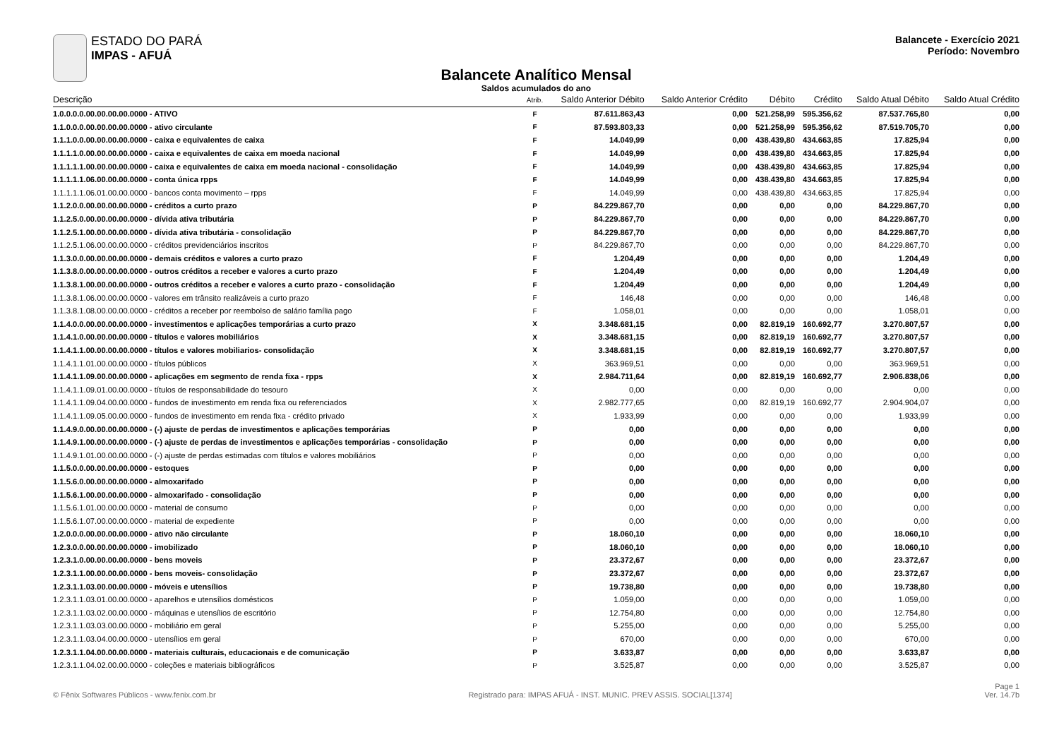ESTADO DO PARÁ
IMPAS - AFUÁ
Balancete - Exercício 2021
Período: Novembro
Balancete Analítico Mensal
Saldos acumulados do ano
| Descrição | Atrib. | Saldo Anterior Débito | Saldo Anterior Crédito | Débito | Crédito | Saldo Atual Débito | Saldo Atual Crédito |
| --- | --- | --- | --- | --- | --- | --- | --- |
| 1.0.0.0.0.00.00.00.00.0000 - ATIVO | F | 87.611.863,43 | 0,00 | 521.258,99 | 595.356,62 | 87.537.765,80 | 0,00 |
| 1.1.0.0.0.00.00.00.00.0000 - ativo circulante | F | 87.593.803,33 | 0,00 | 521.258,99 | 595.356,62 | 87.519.705,70 | 0,00 |
| 1.1.1.0.0.00.00.00.00.0000 - caixa e equivalentes de caixa | F | 14.049,99 | 0,00 | 438.439,80 | 434.663,85 | 17.825,94 | 0,00 |
| 1.1.1.1.0.00.00.00.00.0000 - caixa e equivalentes de caixa em moeda nacional | F | 14.049,99 | 0,00 | 438.439,80 | 434.663,85 | 17.825,94 | 0,00 |
| 1.1.1.1.1.00.00.00.00.0000 - caixa e equivalentes de caixa em moeda nacional - consolidação | F | 14.049,99 | 0,00 | 438.439,80 | 434.663,85 | 17.825,94 | 0,00 |
| 1.1.1.1.1.06.00.00.00.0000 - conta única rpps | F | 14.049,99 | 0,00 | 438.439,80 | 434.663,85 | 17.825,94 | 0,00 |
| 1.1.1.1.1.06.01.00.00.0000 - bancos conta movimento – rpps | F | 14.049,99 | 0,00 | 438.439,80 | 434.663,85 | 17.825,94 | 0,00 |
| 1.1.2.0.0.00.00.00.00.0000 - créditos a curto prazo | P | 84.229.867,70 | 0,00 | 0,00 | 0,00 | 84.229.867,70 | 0,00 |
| 1.1.2.5.0.00.00.00.00.0000 - dívida ativa tributária | P | 84.229.867,70 | 0,00 | 0,00 | 0,00 | 84.229.867,70 | 0,00 |
| 1.1.2.5.1.00.00.00.00.0000 - dívida ativa tributária - consolidação | P | 84.229.867,70 | 0,00 | 0,00 | 0,00 | 84.229.867,70 | 0,00 |
| 1.1.2.5.1.06.00.00.00.0000 - créditos previdenciários inscritos | P | 84.229.867,70 | 0,00 | 0,00 | 0,00 | 84.229.867,70 | 0,00 |
| 1.1.3.0.0.00.00.00.00.0000 - demais créditos e valores a curto prazo | F | 1.204,49 | 0,00 | 0,00 | 0,00 | 1.204,49 | 0,00 |
| 1.1.3.8.0.00.00.00.00.0000 - outros créditos a receber e valores a curto prazo | F | 1.204,49 | 0,00 | 0,00 | 0,00 | 1.204,49 | 0,00 |
| 1.1.3.8.1.00.00.00.00.0000 - outros créditos a receber e valores a curto prazo - consolidação | F | 1.204,49 | 0,00 | 0,00 | 0,00 | 1.204,49 | 0,00 |
| 1.1.3.8.1.06.00.00.00.0000 - valores em trânsito realizáveis a curto prazo | F | 146,48 | 0,00 | 0,00 | 0,00 | 146,48 | 0,00 |
| 1.1.3.8.1.08.00.00.00.0000 - créditos a receber por reembolso de salário família pago | F | 1.058,01 | 0,00 | 0,00 | 0,00 | 1.058,01 | 0,00 |
| 1.1.4.0.0.00.00.00.00.0000 - investimentos e aplicações temporárias a curto prazo | X | 3.348.681,15 | 0,00 | 82.819,19 | 160.692,77 | 3.270.807,57 | 0,00 |
| 1.1.4.1.0.00.00.00.00.0000 - títulos e valores mobiliários | X | 3.348.681,15 | 0,00 | 82.819,19 | 160.692,77 | 3.270.807,57 | 0,00 |
| 1.1.4.1.1.00.00.00.00.0000 - títulos e valores mobiliarios- consolidação | X | 3.348.681,15 | 0,00 | 82.819,19 | 160.692,77 | 3.270.807,57 | 0,00 |
| 1.1.4.1.1.01.00.00.00.0000 - títulos públicos | X | 363.969,51 | 0,00 | 0,00 | 0,00 | 363.969,51 | 0,00 |
| 1.1.4.1.1.09.00.00.00.0000 - aplicações em segmento de renda fixa - rpps | X | 2.984.711,64 | 0,00 | 82.819,19 | 160.692,77 | 2.906.838,06 | 0,00 |
| 1.1.4.1.1.09.01.00.00.0000 - títulos de responsabilidade do tesouro | X | 0,00 | 0,00 | 0,00 | 0,00 | 0,00 | 0,00 |
| 1.1.4.1.1.09.04.00.00.0000 - fundos de investimento em renda fixa ou referenciados | X | 2.982.777,65 | 0,00 | 82.819,19 | 160.692,77 | 2.904.904,07 | 0,00 |
| 1.1.4.1.1.09.05.00.00.0000 - fundos de investimento em renda fixa - crédito privado | X | 1.933,99 | 0,00 | 0,00 | 0,00 | 1.933,99 | 0,00 |
| 1.1.4.9.0.00.00.00.00.0000 - (-) ajuste de perdas de investimentos e aplicações temporárias | P | 0,00 | 0,00 | 0,00 | 0,00 | 0,00 | 0,00 |
| 1.1.4.9.1.00.00.00.00.0000 - (-) ajuste de perdas de investimentos e aplicações temporárias - consolidação | P | 0,00 | 0,00 | 0,00 | 0,00 | 0,00 | 0,00 |
| 1.1.4.9.1.01.00.00.00.0000 - (-) ajuste de perdas estimadas com títulos e valores mobiliários | P | 0,00 | 0,00 | 0,00 | 0,00 | 0,00 | 0,00 |
| 1.1.5.0.0.00.00.00.00.0000 - estoques | P | 0,00 | 0,00 | 0,00 | 0,00 | 0,00 | 0,00 |
| 1.1.5.6.0.00.00.00.00.0000 - almoxarifado | P | 0,00 | 0,00 | 0,00 | 0,00 | 0,00 | 0,00 |
| 1.1.5.6.1.00.00.00.00.0000 - almoxarifado - consolidação | P | 0,00 | 0,00 | 0,00 | 0,00 | 0,00 | 0,00 |
| 1.1.5.6.1.01.00.00.00.0000 - material de consumo | P | 0,00 | 0,00 | 0,00 | 0,00 | 0,00 | 0,00 |
| 1.1.5.6.1.07.00.00.00.0000 - material de expediente | P | 0,00 | 0,00 | 0,00 | 0,00 | 0,00 | 0,00 |
| 1.2.0.0.0.00.00.00.00.0000 - ativo não circulante | P | 18.060,10 | 0,00 | 0,00 | 0,00 | 18.060,10 | 0,00 |
| 1.2.3.0.0.00.00.00.00.0000 - imobilizado | P | 18.060,10 | 0,00 | 0,00 | 0,00 | 18.060,10 | 0,00 |
| 1.2.3.1.0.00.00.00.00.0000 - bens moveis | P | 23.372,67 | 0,00 | 0,00 | 0,00 | 23.372,67 | 0,00 |
| 1.2.3.1.1.00.00.00.00.0000 - bens moveis- consolidação | P | 23.372,67 | 0,00 | 0,00 | 0,00 | 23.372,67 | 0,00 |
| 1.2.3.1.1.03.00.00.00.0000 - móveis e utensílios | P | 19.738,80 | 0,00 | 0,00 | 0,00 | 19.738,80 | 0,00 |
| 1.2.3.1.1.03.01.00.00.0000 - aparelhos e utensílios domésticos | P | 1.059,00 | 0,00 | 0,00 | 0,00 | 1.059,00 | 0,00 |
| 1.2.3.1.1.03.02.00.00.0000 - máquinas e utensílios de escritório | P | 12.754,80 | 0,00 | 0,00 | 0,00 | 12.754,80 | 0,00 |
| 1.2.3.1.1.03.03.00.00.0000 - mobiliário em geral | P | 5.255,00 | 0,00 | 0,00 | 0,00 | 5.255,00 | 0,00 |
| 1.2.3.1.1.03.04.00.00.0000 - utensílios em geral | P | 670,00 | 0,00 | 0,00 | 0,00 | 670,00 | 0,00 |
| 1.2.3.1.1.04.00.00.00.0000 - materiais culturais, educacionais e de comunicação | P | 3.633,87 | 0,00 | 0,00 | 0,00 | 3.633,87 | 0,00 |
| 1.2.3.1.1.04.02.00.00.0000 - coleções e materiais bibliográficos | P | 3.525,87 | 0,00 | 0,00 | 0,00 | 3.525,87 | 0,00 |
© Fênix Softwares Públicos - www.fenix.com.br
Registrado para: IMPAS AFUÁ - INST. MUNIC. PREV ASSIS. SOCIAL[1374]
Page 1
Ver. 14.7b